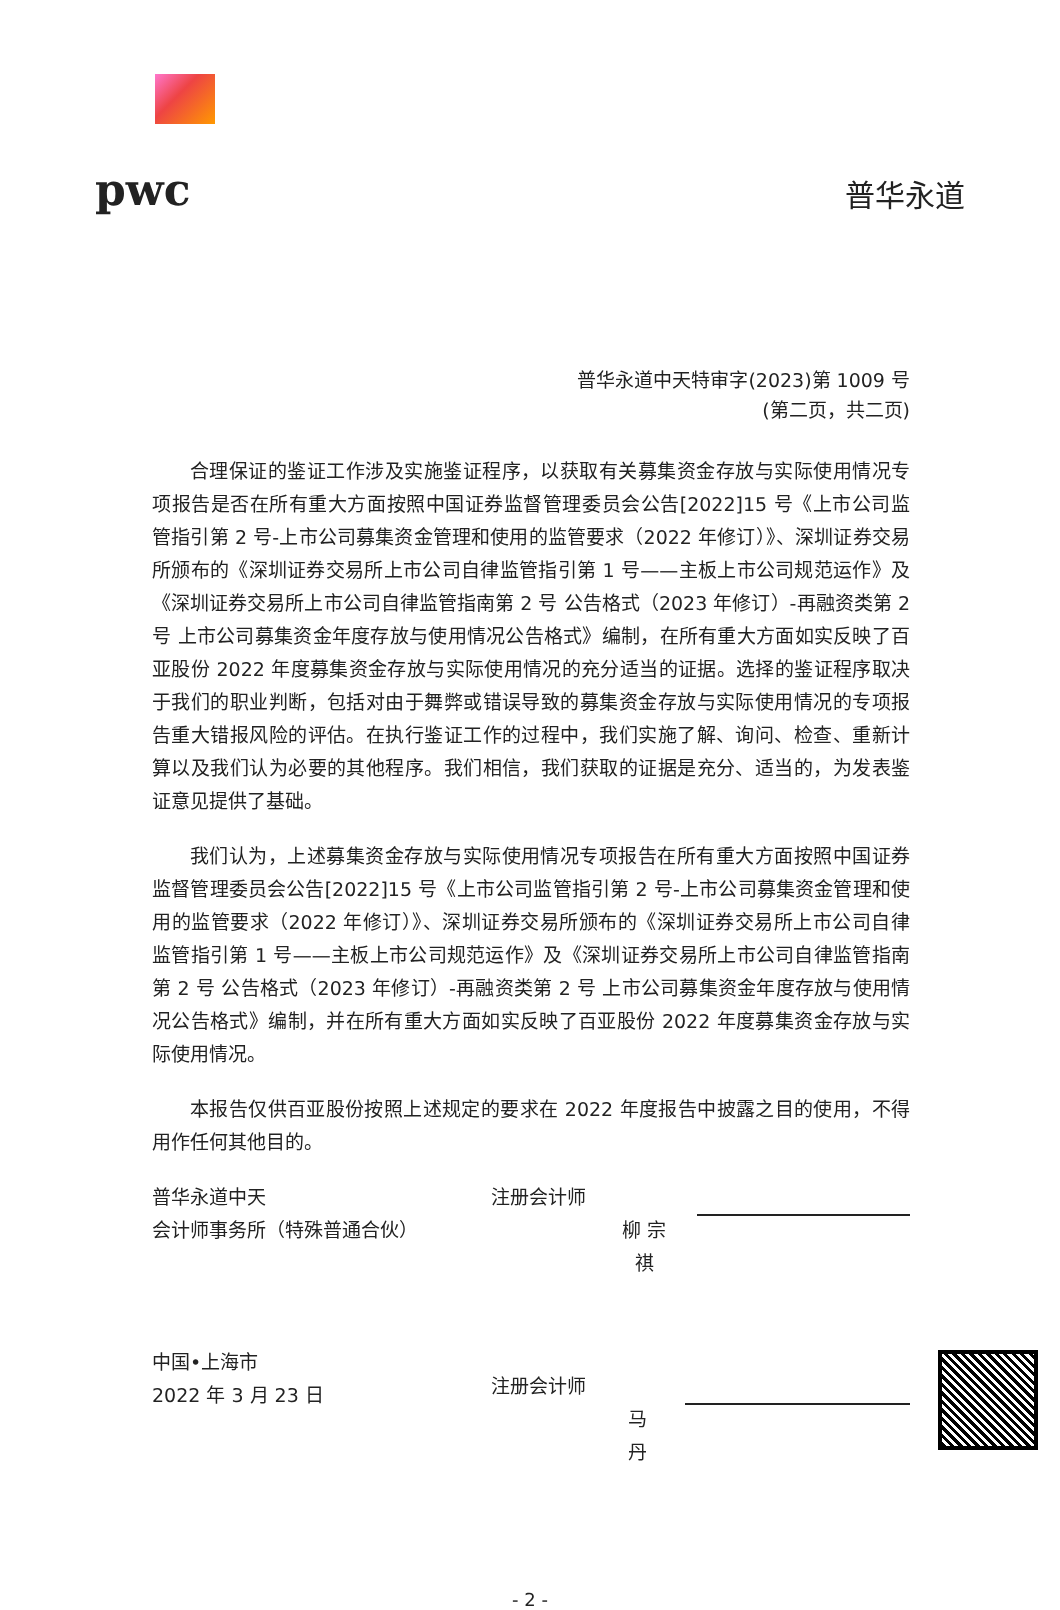pwc
普华永道
普华永道中天特审字(2023)第 1009 号
(第二页，共二页)
合理保证的鉴证工作涉及实施鉴证程序，以获取有关募集资金存放与实际使用情况专项报告是否在所有重大方面按照中国证券监督管理委员会公告[2022]15 号《上市公司监管指引第 2 号-上市公司募集资金管理和使用的监管要求（2022 年修订）》、深圳证券交易所颁布的《深圳证券交易所上市公司自律监管指引第 1 号——主板上市公司规范运作》及《深圳证券交易所上市公司自律监管指南第 2 号 公告格式（2023 年修订）-再融资类第 2 号 上市公司募集资金年度存放与使用情况公告格式》编制，在所有重大方面如实反映了百亚股份 2022 年度募集资金存放与实际使用情况的充分适当的证据。选择的鉴证程序取决于我们的职业判断，包括对由于舞弊或错误导致的募集资金存放与实际使用情况的专项报告重大错报风险的评估。在执行鉴证工作的过程中，我们实施了解、询问、检查、重新计算以及我们认为必要的其他程序。我们相信，我们获取的证据是充分、适当的，为发表鉴证意见提供了基础。
我们认为，上述募集资金存放与实际使用情况专项报告在所有重大方面按照中国证券监督管理委员会公告[2022]15 号《上市公司监管指引第 2 号-上市公司募集资金管理和使用的监管要求（2022 年修订）》、深圳证券交易所颁布的《深圳证券交易所上市公司自律监管指引第 1 号——主板上市公司规范运作》及《深圳证券交易所上市公司自律监管指南第 2 号 公告格式（2023 年修订）-再融资类第 2 号 上市公司募集资金年度存放与使用情况公告格式》编制，并在所有重大方面如实反映了百亚股份 2022 年度募集资金存放与实际使用情况。
本报告仅供百亚股份按照上述规定的要求在 2022 年度报告中披露之目的使用，不得用作任何其他目的。
普华永道中天
会计师事务所（特殊普通合伙）
中国•上海市
2022 年 3 月 23 日
注册会计师
柳 宗 祺
注册会计师
马 丹
- 2 -